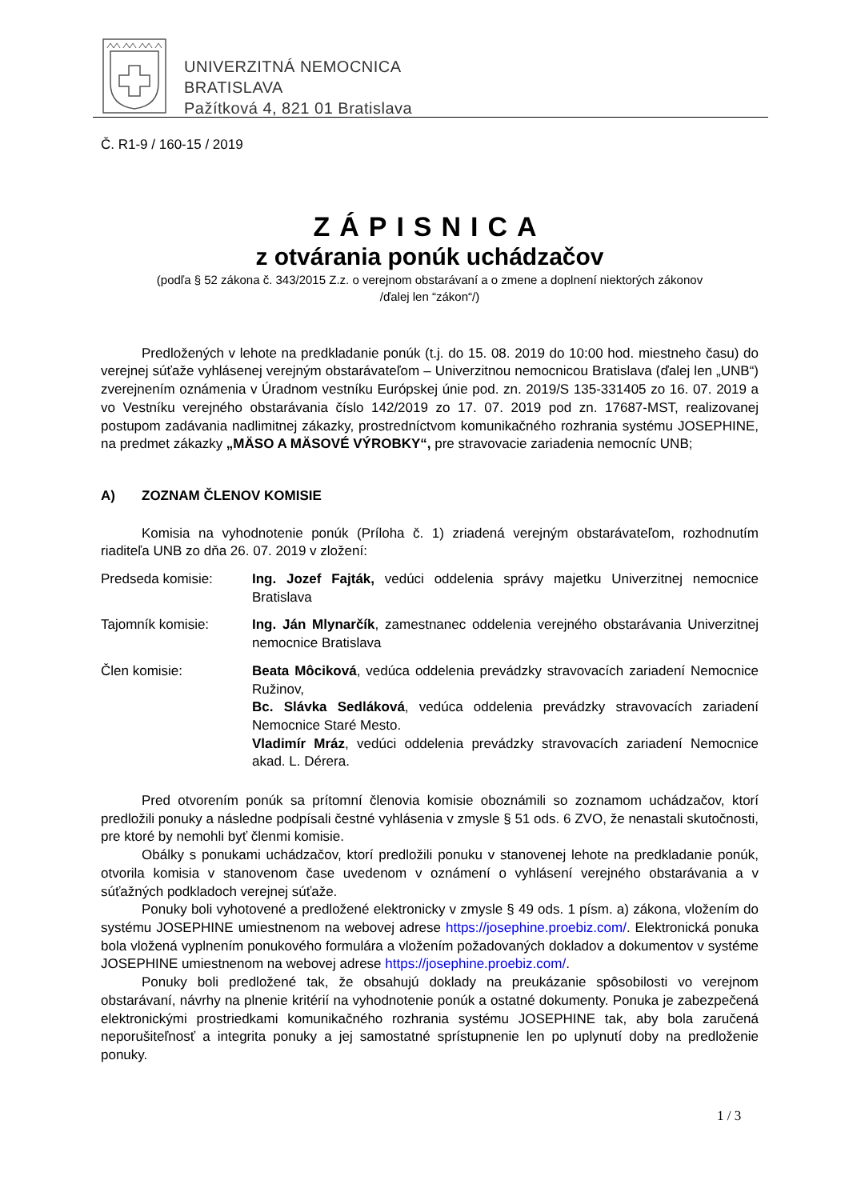UNIVERZITNÁ NEMOCNICA
BRATISLAVA
Pažítková 4, 821 01 Bratislava
Č. R1-9 / 160-15 / 2019
ZÁPISNICA
z otvárania ponúk uchádzačov
(podľa § 52 zákona č. 343/2015 Z.z. o verejnom obstarávaní a o zmene a doplnení niektorých zákonov
/ďalej len “zákon“/)
Predložených v lehote na predkladanie ponúk (t.j. do 15. 08. 2019 do 10:00 hod. miestneho času) do verejnej súťaže vyhlásenej verejným obstarávateľom – Univerzitnou nemocnicou Bratislava (ďalej len „UNB“) zverejnením oznámenia v Úradnom vestníku Európskej únie pod. zn. 2019/S 135-331405 zo 16. 07. 2019 a vo Vestníku verejného obstarávania číslo 142/2019 zo 17. 07. 2019 pod zn. 17687-MST, realizovanej postupom zadávania nadlimitnej zákazky, prostredníctvom komunikačného rozhrania systému JOSEPHINE, na predmet zákazky „MÄSO A MÄSOVÉ VÝROBKY“, pre stravovacie zariadenia nemocníc UNB;
A) ZOZNAM ČLENOV KOMISIE
Komisia na vyhodnotenie ponúk (Príloha č. 1) zriadená verejným obstarávateľom, rozhodnutím riaditeľa UNB zo dňa 26. 07. 2019 v zložení:
Predseda komisie: Ing. Jozef Fajták, vedúci oddelenia správy majetku Univerzitnej nemocnice Bratislava
Tajomník komisie: Ing. Ján Mlynarčík, zamestnanec oddelenia verejného obstarávania Univerzitnej nemocnice Bratislava
Člen komisie: Beata Môciková, vedúca oddelenia prevádzky stravovacích zariadení Nemocnice Ružinov,
Bc. Slávka Sedláková, vedúca oddelenia prevádzky stravovacích zariadení Nemocnice Staré Mesto.
Vladimír Mráz, vedúci oddelenia prevádzky stravovacích zariadení Nemocnice akad. L. Dérera.
Pred otvorením ponúk sa prítomní členovia komisie oboznámili so zoznamom uchádzačov, ktorí predložili ponuky a následne podpísali čestné vyhlásenia v zmysle § 51 ods. 6 ZVO, že nenastali skutočnosti, pre ktoré by nemohli byť členmi komisie.
Obálky s ponukami uchádzačov, ktorí predložili ponuku v stanovenej lehote na predkladanie ponúk, otvorila komisia v stanovenom čase uvedenom v oznámení o vyhlásení verejného obstarávania a v súťažných podkladoch verejnej súťaže.
Ponuky boli vyhotovené a predložené elektronicky v zmysle § 49 ods. 1 písm. a) zákona, vložením do systému JOSEPHINE umiestnenom na webovej adrese https://josephine.proebiz.com/. Elektronická ponuka bola vložená vyplnením ponukového formulára a vložením požadovaných dokladov a dokumentov v systéme JOSEPHINE umiestnenom na webovej adrese https://josephine.proebiz.com/.
Ponuky boli predložené tak, že obsahujú doklady na preukázanie spôsobilosti vo verejnom obstarávaní, návrhy na plnenie kritérií na vyhodnotenie ponúk a ostatné dokumenty. Ponuka je zabezpečená elektronickými prostriedkami komunikačného rozhrania systému JOSEPHINE tak, aby bola zaručená neporušiteľnosť a integrita ponuky a jej samostatné sprístupnenie len po uplynutí doby na predloženie ponuky.
1 / 3